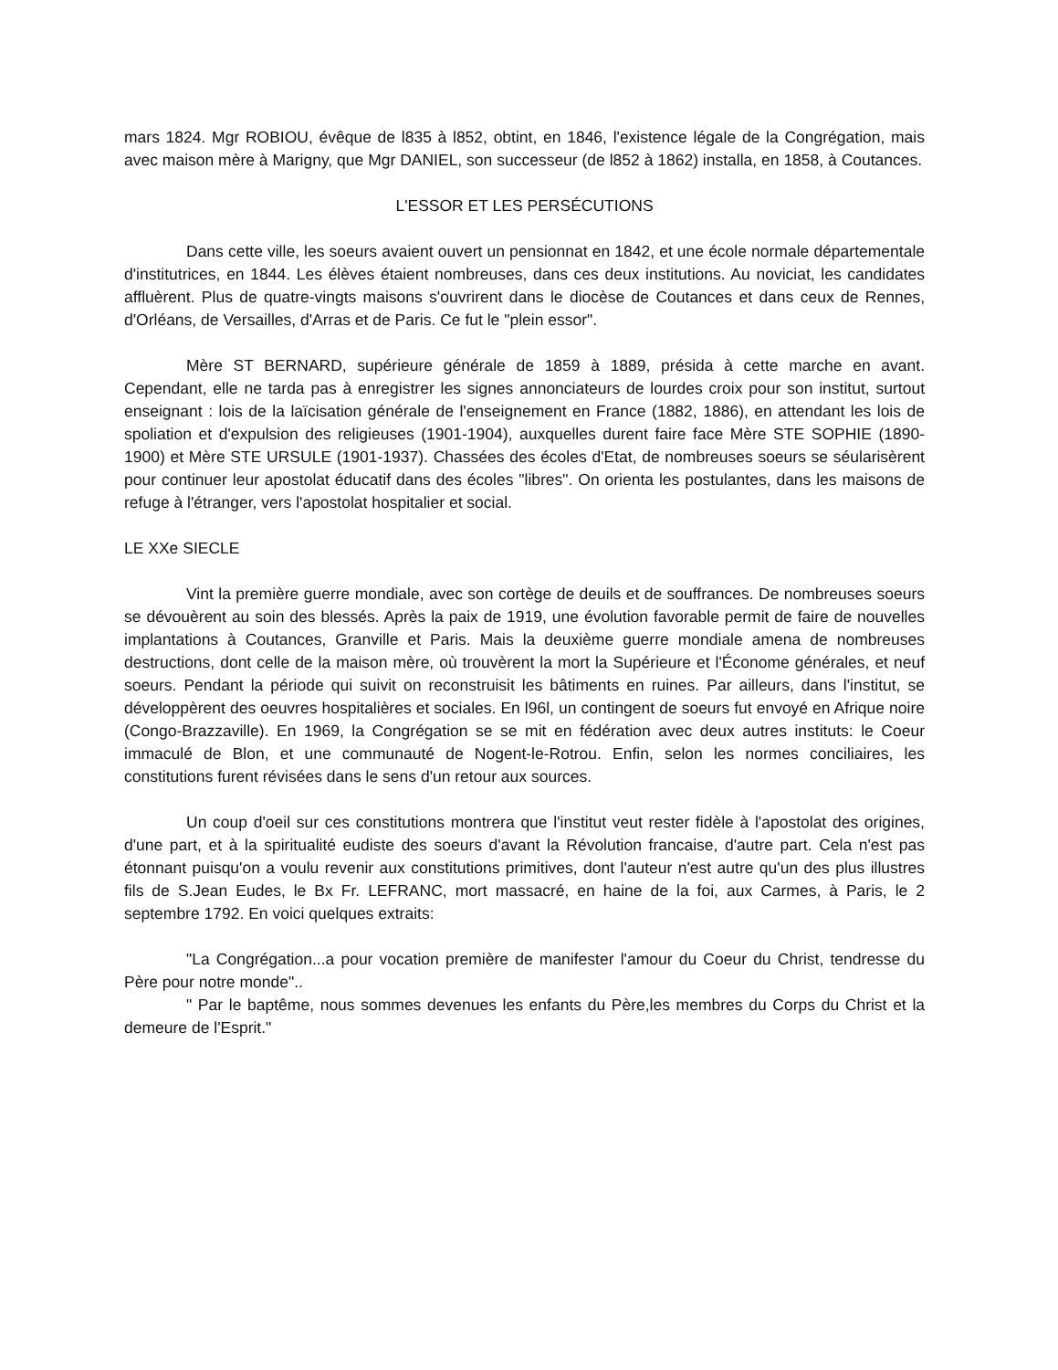mars 1824. Mgr ROBIOU, évêque de l835 à l852, obtint, en 1846, l'existence légale de la Congrégation, mais avec maison mère à Marigny, que Mgr DANIEL, son successeur (de l852 à 1862) installa, en 1858, à Coutances.
L'ESSOR ET LES PERSÉCUTIONS
Dans cette ville, les soeurs avaient ouvert un pensionnat en 1842, et une école normale départementale d'institutrices, en 1844. Les élèves étaient nombreuses, dans ces deux institutions. Au noviciat, les candidates affluèrent. Plus de quatre-vingts maisons s'ouvrirent dans le diocèse de Coutances et dans ceux de Rennes, d'Orléans, de Versailles, d'Arras et de Paris. Ce fut le "plein essor".
Mère ST BERNARD, supérieure générale de 1859 à 1889, présida à cette marche en avant. Cependant, elle ne tarda pas à enregistrer les signes annonciateurs de lourdes croix pour son institut, surtout enseignant : lois de la laïcisation générale de l'enseignement en France (1882, 1886), en attendant les lois de spoliation et d'expulsion des religieuses (1901-1904), auxquelles durent faire face Mère STE SOPHIE (1890-1900) et Mère STE URSULE (1901-1937). Chassées des écoles d'Etat, de nombreuses soeurs se séularisèrent pour continuer leur apostolat éducatif dans des écoles "libres". On orienta les postulantes, dans les maisons de refuge à l'étranger, vers l'apostolat hospitalier et social.
LE XXe SIECLE
Vint la première guerre mondiale, avec son cortège de deuils et de souffrances. De nombreuses soeurs se dévouèrent au soin des blessés. Après la paix de 1919, une évolution favorable permit de faire de nouvelles implantations à Coutances, Granville et Paris. Mais la deuxième guerre mondiale amena de nombreuses destructions, dont celle de la maison mère, où trouvèrent la mort la Supérieure et l'Économe générales, et neuf soeurs. Pendant la période qui suivit on reconstruisit les bâtiments en ruines. Par ailleurs, dans l'institut, se développèrent des oeuvres hospitalières et sociales. En l96l, un contingent de soeurs fut envoyé en Afrique noire (Congo-Brazzaville). En 1969, la Congrégation se se mit en fédération avec deux autres instituts: le Coeur immaculé de Blon, et une communauté de Nogent-le-Rotrou. Enfin, selon les normes conciliaires, les constitutions furent révisées dans le sens d'un retour aux sources.
Un coup d'oeil sur ces constitutions montrera que l'institut veut rester fidèle à l'apostolat des origines, d'une part, et à la spiritualité eudiste des soeurs d'avant la Révolution francaise, d'autre part. Cela n'est pas étonnant puisqu'on a voulu revenir aux constitutions primitives, dont l'auteur n'est autre qu'un des plus illustres fils de S.Jean Eudes, le Bx Fr. LEFRANC, mort massacré, en haine de la foi, aux Carmes, à Paris, le 2 septembre 1792. En voici quelques extraits:
"La Congrégation...a pour vocation première de manifester l'amour du Coeur du Christ, tendresse du Père pour notre monde"..
" Par le baptême, nous sommes devenues les enfants du Père,les membres du Corps du Christ et la demeure de l'Esprit."